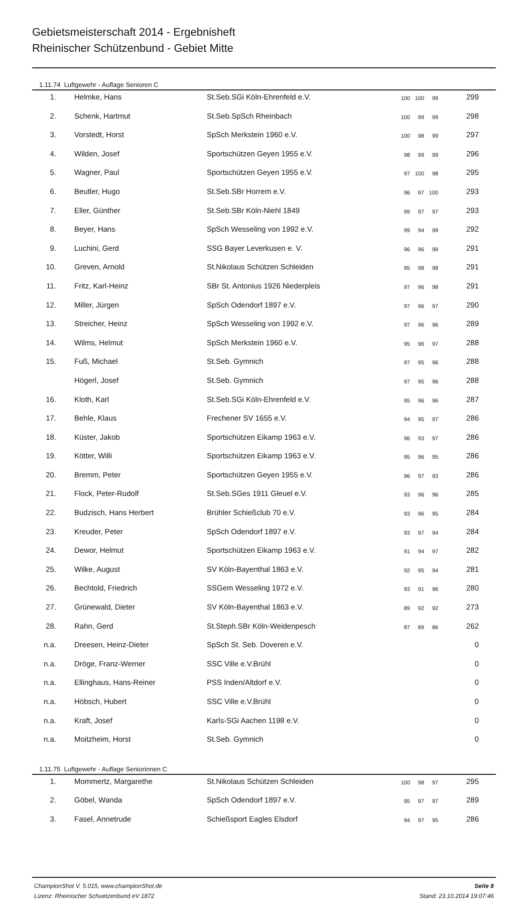Gebietsmeisterschaft 2014 - Ergebnisheft
Rheinischer Schützenbund - Gebiet Mitte
1.11.74 Luftgewehr - Auflage Senioren C
| 1. | Helmke, Hans | St.Seb.SGi Köln-Ehrenfeld e.V. | 100 100 99 | 299 |
| 2. | Schenk, Hartmut | St.Seb.SpSch Rheinbach | 100 99 99 | 298 |
| 3. | Vorstedt, Horst | SpSch Merkstein 1960 e.V. | 100 98 99 | 297 |
| 4. | Wilden, Josef | Sportschützen Geyen 1955 e.V. | 98 99 99 | 296 |
| 5. | Wagner, Paul | Sportschützen Geyen 1955 e.V. | 97 100 98 | 295 |
| 6. | Beutler, Hugo | St.Seb.SBr Horrem e.V. | 96 97 100 | 293 |
| 7. | Eller, Günther | St.Seb.SBr Köln-Niehl 1849 | 99 97 97 | 293 |
| 8. | Beyer, Hans | SpSch Wesseling von 1992 e.V. | 99 94 99 | 292 |
| 9. | Luchini, Gerd | SSG Bayer Leverkusen e. V. | 96 96 99 | 291 |
| 10. | Greven, Arnold | St.Nikolaus Schützen Schleiden | 95 98 98 | 291 |
| 11. | Fritz, Karl-Heinz | SBr St. Antonius 1926 Niederpleis | 97 96 98 | 291 |
| 12. | Miller, Jürgen | SpSch Odendorf 1897 e.V. | 97 96 97 | 290 |
| 13. | Streicher, Heinz | SpSch Wesseling von 1992 e.V. | 97 96 96 | 289 |
| 14. | Wilms, Helmut | SpSch Merkstein 1960 e.V. | 95 96 97 | 288 |
| 15. | Fuß, Michael | St.Seb. Gymnich | 97 95 96 | 288 |
| | Högerl, Josef | St.Seb. Gymnich | 97 95 96 | 288 |
| 16. | Kloth, Karl | St.Seb.SGi Köln-Ehrenfeld e.V. | 95 96 96 | 287 |
| 17. | Behle, Klaus | Frechener SV 1655 e.V. | 94 95 97 | 286 |
| 18. | Küster, Jakob | Sportschützen Eikamp 1963 e.V. | 96 93 97 | 286 |
| 19. | Kötter, Willi | Sportschützen Eikamp 1963 e.V. | 95 96 95 | 286 |
| 20. | Bremm, Peter | Sportschützen Geyen 1955 e.V. | 96 97 93 | 286 |
| 21. | Flock, Peter-Rudolf | St.Seb.SGes 1911 Gleuel e.V. | 93 96 96 | 285 |
| 22. | Budzisch, Hans Herbert | Brühler Schießclub 70 e.V. | 93 96 95 | 284 |
| 23. | Kreuder, Peter | SpSch Odendorf 1897 e.V. | 93 97 94 | 284 |
| 24. | Dewor, Helmut | Sportschützen Eikamp 1963 e.V. | 91 94 97 | 282 |
| 25. | Wilke, August | SV Köln-Bayenthal 1863 e.V. | 92 95 94 | 281 |
| 26. | Bechtold, Friedrich | SSGem Wesseling 1972 e.V. | 93 91 96 | 280 |
| 27. | Grünewald, Dieter | SV Köln-Bayenthal 1863 e.V. | 89 92 92 | 273 |
| 28. | Rahn, Gerd | St.Steph.SBr Köln-Weidenpesch | 87 89 86 | 262 |
| n.a. | Dreesen, Heinz-Dieter | SpSch St. Seb. Doveren e.V. | | 0 |
| n.a. | Dröge, Franz-Werner | SSC Ville e.V.Brühl | | 0 |
| n.a. | Ellinghaus, Hans-Reiner | PSS Inden/Altdorf e.V. | | 0 |
| n.a. | Höbsch, Hubert | SSC Ville e.V.Brühl | | 0 |
| n.a. | Kraft, Josef | Karls-SGi Aachen 1198 e.V. | | 0 |
| n.a. | Moitzheim, Horst | St.Seb. Gymnich | | 0 |
1.11.75 Luftgewehr - Auflage Seniorinnen C
| 1. | Mommertz, Margarethe | St.Nikolaus Schützen Schleiden | 100 98 97 | 295 |
| 2. | Göbel, Wanda | SpSch Odendorf 1897 e.V. | 95 97 97 | 289 |
| 3. | Fasel, Annetrude | Schießsport Eagles Elsdorf | 94 97 95 | 286 |
ChampionShot V. 5.015, www.championShot.de
Lizenz: Rheinischer Schuetzenbund eV 1872
Seite 8
Stand: 23.10.2014 19:07:46